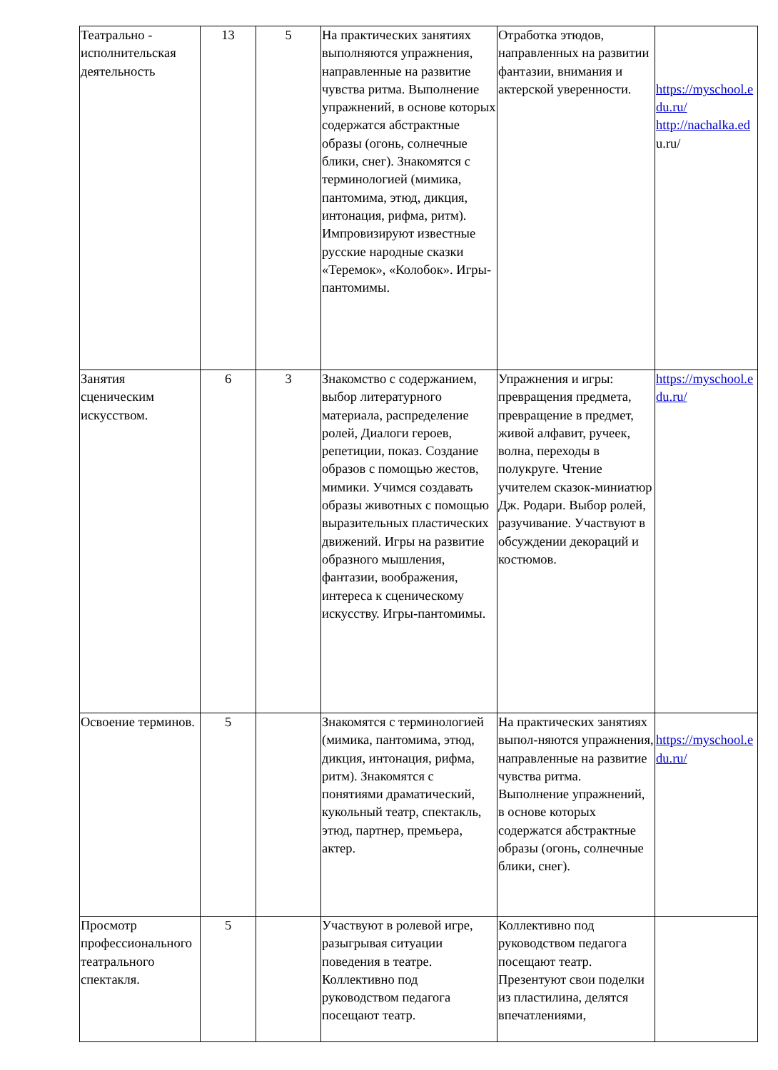| Театрально - исполнительская деятельность | 13 | 5 | На практических занятиях выполняются упражнения, направленные на развитие чувства ритма. Выполнение упражнений, в основе которых содержатся абстрактные образы (огонь, солнечные блики, снег). Знакомятся с терминологией (мимика, пантомима, этюд, дикция, интонация, рифма, ритм). Импровизируют известные русские народные сказки «Теремок», «Колобок». Игры-пантомимы. | Отработка этюдов, направленных на развитии фантазии, внимания и актерской уверенности. | https://myschool.e du.ru/ http://nachalka.ed u.ru/ |
| Занятия сценическим искусством. | 6 | 3 | Знакомство с содержанием, выбор литературного материала, распределение ролей, Диалоги героев, репетиции, показ. Создание образов с помощью жестов, мимики. Учимся создавать образы животных с помощью выразительных пластических движений. Игры на развитие образного мышления, фантазии, воображения, интереса к сценическому искусству. Игры-пантомимы. | Упражнения и игры: превращения предмета, превращение в предмет, живой алфавит, ручеек, волна, переходы в полукруге. Чтение учителем сказок-миниатюр Дж. Родари. Выбор ролей, разучивание. Участвуют в обсуждении декораций и костюмов. | https://myschool.e du.ru/ |
| Освоение терминов. | 5 | | Знакомятся с терминологией (мимика, пантомима, этюд, дикция, интонация, рифма, ритм). Знакомятся с понятиями драматический, кукольный театр, спектакль, этюд, партнер, премьера, актер. | На практических занятиях выпол-няются упражнения, направленные на развитие чувства ритма. Выполнение упражнений, в основе которых содержатся абстрактные образы (огонь, солнечные блики, снег). | https://myschool.e du.ru/ |
| Просмотр профессионального театрального спектакля. | 5 | | Участвуют в ролевой игре, разыгрывая ситуации поведения в театре. Коллективно под руководством педагога посещают театр. | Коллективно под руководством педагога посещают театр. Презентуют свои поделки из пластилина, делятся впечатлениями, | |